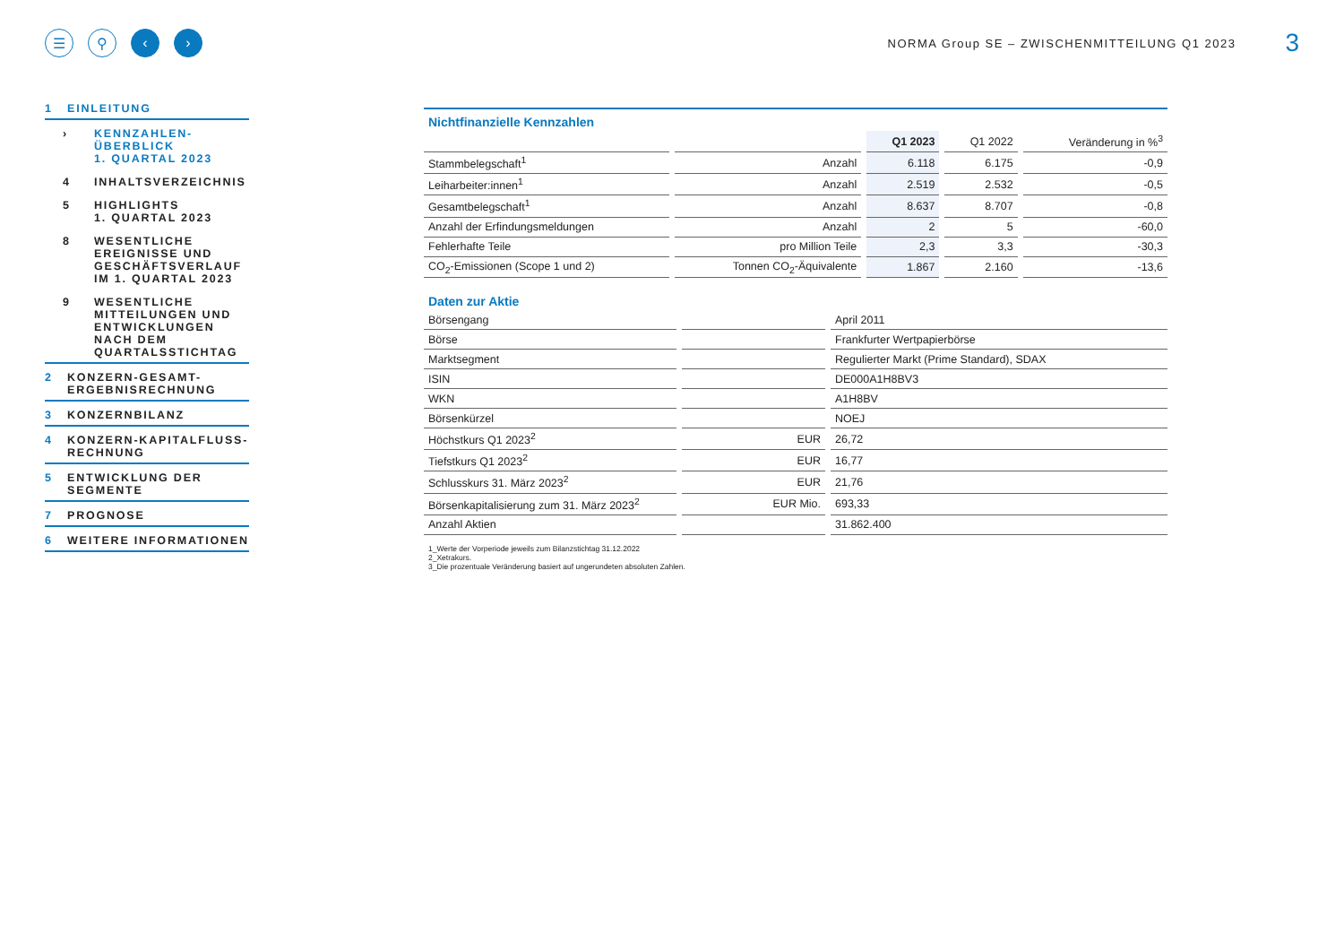☰ ⚲ ‹ ›
NORMA Group SE – ZWISCHENMITTEILUNG Q1 2023
3
1 EINLEITUNG
› KENNZAHLEN-
ÜBERBLICK
1. QUARTAL 2023
4 INHALTSVERZEICHNIS
5 HIGHLIGHTS
1. QUARTAL 2023
8 WESENTLICHE
EREIGNISSE UND
GESCHÄFTSVERLAUF
IM 1. QUARTAL 2023
9 WESENTLICHE
MITTEILUNGEN UND
ENTWICKLUNGEN
NACH DEM
QUARTALSSTICHTAG
2 KONZERN-GESAMT-
ERGEBNISRECHNUNG
3 KONZERNBILANZ
4 KONZERN-KAPITALFLUSS-
RECHNUNG
5 ENTWICKLUNG DER
SEGMENTE
7 PROGNOSE
6 WEITERE INFORMATIONEN
Nichtfinanzielle Kennzahlen
| | | Q1 2023 | Q1 2022 | Veränderung in %<sup>3</sup> |
| --- | --- | --- | --- | --- |
| Stammbelegschaft<sup>1</sup> | Anzahl | 6.118 | 6.175 | -0,9 |
| Leiharbeiter:innen<sup>1</sup> | Anzahl | 2.519 | 2.532 | -0,5 |
| Gesamtbelegschaft<sup>1</sup> | Anzahl | 8.637 | 8.707 | -0,8 |
| Anzahl der Erfindungsmeldungen | Anzahl | 2 | 5 | -60,0 |
| Fehlerhafte Teile | pro Million Teile | 2,3 | 3,3 | -30,3 |
| CO<sub>2</sub>-Emissionen (Scope 1 und 2) | Tonnen CO<sub>2</sub>-Äquivalente | 1.867 | 2.160 | -13,6 |
Daten zur Aktie
| Börsengang | | April 2011 |
| Börse | | Frankfurter Wertpapierbörse |
| Marktsegment | | Regulierter Markt (Prime Standard), SDAX |
| ISIN | | DE000A1H8BV3 |
| WKN | | A1H8BV |
| Börsenkürzel | | NOEJ |
| Höchstkurs Q1 2023<sup>2</sup> | EUR | 26,72 |
| Tiefstkurs Q1 2023<sup>2</sup> | EUR | 16,77 |
| Schlusskurs 31. März 2023<sup>2</sup> | EUR | 21,76 |
| Börsenkapitalisierung zum 31. März 2023<sup>2</sup> | EUR Mio. | 693,33 |
| Anzahl Aktien | | 31.862.400 |
1_Werte der Vorperiode jeweils zum Bilanzstichtag 31.12.2022
2_Xetrakurs.
3_Die prozentuale Veränderung basiert auf ungerundeten absoluten Zahlen.